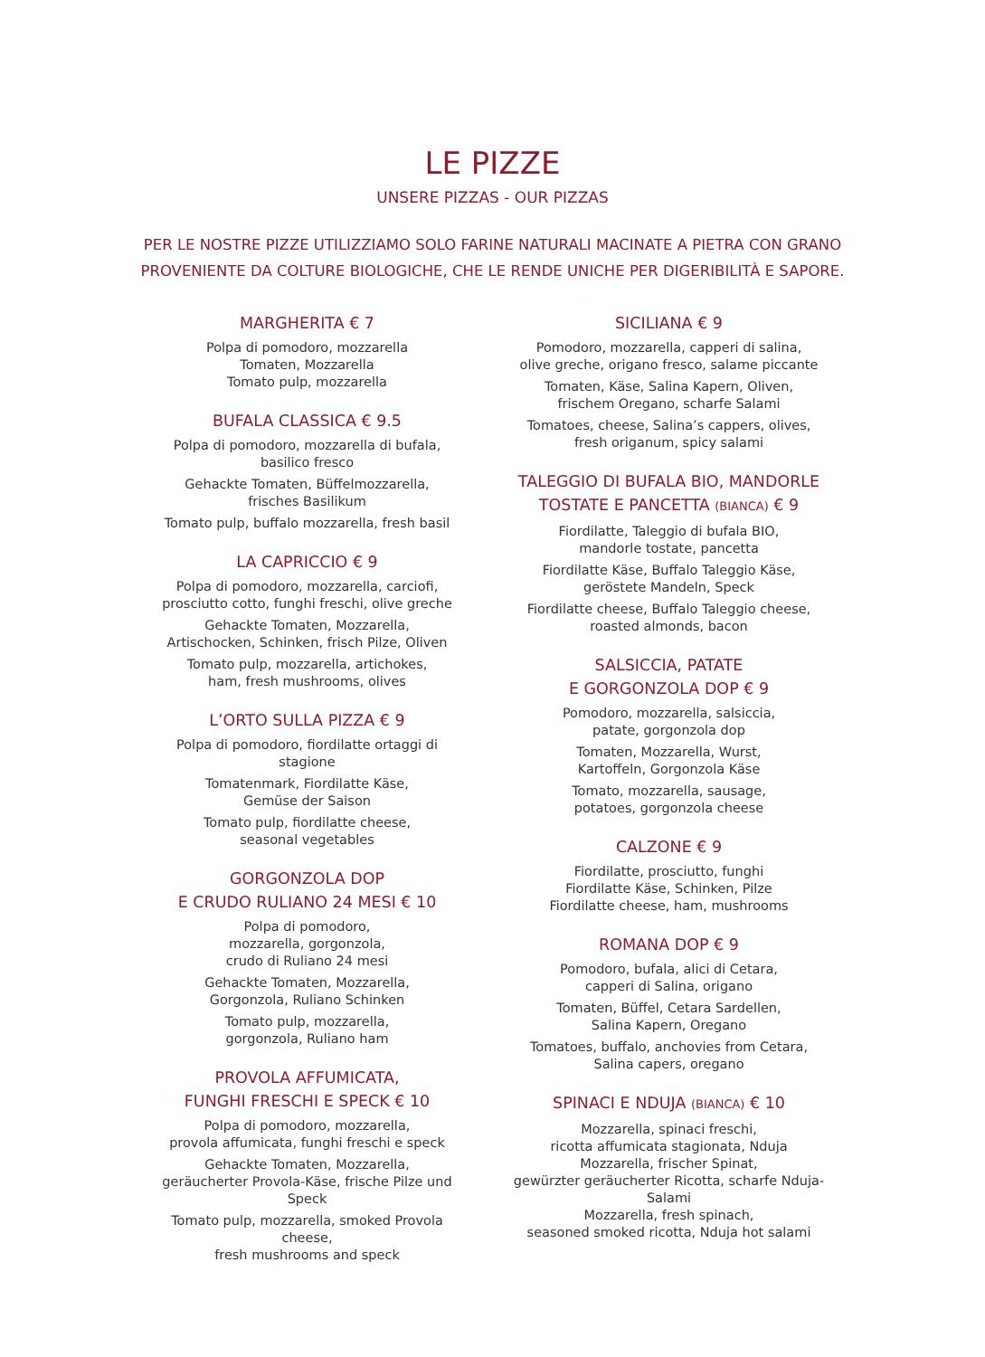LE PIZZE
UNSERE PIZZAS - OUR PIZZAS
PER LE NOSTRE PIZZE UTILIZZIAMO SOLO FARINE NATURALI MACINATE A PIETRA CON GRANO
PROVENIENTE DA COLTURE BIOLOGICHE, CHE LE RENDE UNICHE PER DIGERIBILITÀ E SAPORE.
MARGHERITA € 7
Polpa di pomodoro, mozzarella
Tomaten, Mozzarella
Tomato pulp, mozzarella
BUFALA CLASSICA € 9.5
Polpa di pomodoro, mozzarella di bufala,
basilico fresco
Gehackte Tomaten, Büffelmozzarella,
frisches Basilikum
Tomato pulp, buffalo mozzarella, fresh basil
LA CAPRICCIO € 9
Polpa di pomodoro, mozzarella, carciofi,
prosciutto cotto, funghi freschi, olive greche
Gehackte Tomaten, Mozzarella,
Artischocken, Schinken, frisch Pilze, Oliven
Tomato pulp, mozzarella, artichokes,
ham, fresh mushrooms, olives
L’ORTO SULLA PIZZA € 9
Polpa di pomodoro, fiordilatte ortaggi di stagione
Tomatenmark, Fiordilatte Käse,
Gemüse der Saison
Tomato pulp, fiordilatte cheese,
seasonal vegetables
GORGONZOLA DOP
E CRUDO RULIANO 24 MESI € 10
Polpa di pomodoro,
mozzarella, gorgonzola,
crudo di Ruliano 24 mesi
Gehackte Tomaten, Mozzarella,
Gorgonzola, Ruliano Schinken
Tomato pulp, mozzarella,
gorgonzola, Ruliano ham
PROVOLA AFFUMICATA,
FUNGHI FRESCHI E SPECK € 10
Polpa di pomodoro, mozzarella,
provola affumicata, funghi freschi e speck
Gehackte Tomaten, Mozzarella,
geräucherter Provola-Käse, frische Pilze und Speck
Tomato pulp, mozzarella, smoked Provola cheese,
fresh mushrooms and speck
SICILIANA € 9
Pomodoro, mozzarella, capperi di salina,
olive greche, origano fresco, salame piccante
Tomaten, Käse, Salina Kapern, Oliven,
frischem Oregano, scharfe Salami
Tomatoes, cheese, Salina’s cappers, olives,
fresh origanum, spicy salami
TALEGGIO DI BUFALA BIO, MANDORLE
TOSTATE E PANCETTA (BIANCA) € 9
Fiordilatte, Taleggio di bufala BIO,
mandorle tostate, pancetta
Fiordilatte Käse, Buffalo Taleggio Käse,
geröstete Mandeln, Speck
Fiordilatte cheese, Buffalo Taleggio cheese,
roasted almonds, bacon
SALSICCIA, PATATE
E GORGONZOLA DOP € 9
Pomodoro, mozzarella, salsiccia,
patate, gorgonzola dop
Tomaten, Mozzarella, Wurst,
Kartoffeln, Gorgonzola Käse
Tomato, mozzarella, sausage,
potatoes, gorgonzola cheese
CALZONE € 9
Fiordilatte, prosciutto, funghi
Fiordilatte Käse, Schinken, Pilze
Fiordilatte cheese, ham, mushrooms
ROMANA DOP € 9
Pomodoro, bufala, alici di Cetara,
capperi di Salina, origano
Tomaten, Büffel, Cetara Sardellen,
Salina Kapern, Oregano
Tomatoes, buffalo, anchovies from Cetara,
Salina capers, oregano
SPINACI E NDUJA (BIANCA) € 10
Mozzarella, spinaci freschi,
ricotta affumicata stagionata, Nduja
Mozzarella, frischer Spinat,
gewürzter geräucherter Ricotta, scharfe Nduja-Salami
Mozzarella, fresh spinach,
seasoned smoked ricotta, Nduja hot salami